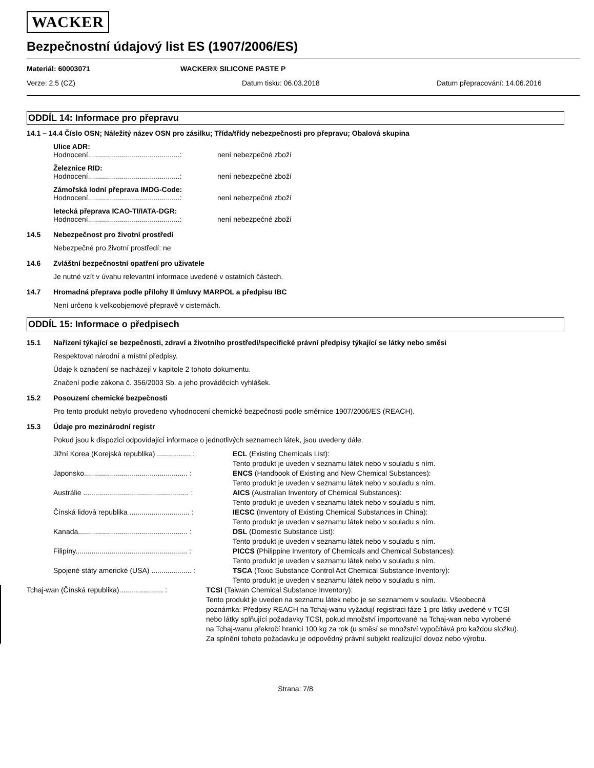WACKER
Bezpečnostní údajový list ES (1907/2006/ES)
Materiál: 60003071 WACKER® SILICONE PASTE P
Verze: 2.5 (CZ) Datum tisku: 06.03.2018 Datum přepracování: 14.06.2016
ODDÍL 14: Informace pro přepravu
14.1 – 14.4 Číslo OSN; Náležitý název OSN pro zásilku; Třída/třídy nebezpečnosti pro přepravu; Obalová skupina
Ulice ADR:
Hodnocení..............................................: není nebezpečné zboží
Železnice RID:
Hodnocení..............................................: není nebezpečné zboží
Zámořská lodní přeprava IMDG-Code:
Hodnocení..............................................: není nebezpečné zboží
letecká přeprava ICAO-TI/IATA-DGR:
Hodnocení..............................................: není nebezpečné zboží
14.5 Nebezpečnost pro životní prostředí
Nebezpečné pro životní prostředí: ne
14.6 Zvláštní bezpečnostní opatření pro uživatele
Je nutné vzít v úvahu relevantní informace uvedené v ostatních částech.
14.7 Hromadná přeprava podle přílohy II úmluvy MARPOL a předpisu IBC
Není určeno k velkoobjemové přepravě v cisternách.
ODDÍL 15: Informace o předpisech
15.1 Nařízení týkající se bezpečnosti, zdraví a životního prostředí/specifické právní předpisy týkající se látky nebo směsi
Respektovat národní a místní předpisy.
Údaje k označení se nacházejí v kapitole 2 tohoto dokumentu.
Značení podle zákona č. 356/2003 Sb. a jeho prováděcích vyhlášek.
15.2 Posouzení chemické bezpečnosti
Pro tento produkt nebylo provedeno vyhodnocení chemické bezpečnosti podle směrnice 1907/2006/ES (REACH).
15.3 Údaje pro mezinárodní registr
Pokud jsou k dispozici odpovídající informace o jednotlivých seznamech látek, jsou uvedeny dále.
Jižní Korea (Korejská republika) ................. : ECL (Existing Chemicals List):
Tento produkt je uveden v seznamu látek nebo v souladu s ním.
Japonsko.................................................... : ENCS (Handbook of Existing and New Chemical Substances):
Tento produkt je uveden v seznamu látek nebo v souladu s ním.
Austrálie ..................................................... : AICS (Australian Inventory of Chemical Substances):
Tento produkt je uveden v seznamu látek nebo v souladu s ním.
Čínská lidová republika .............................. : IECSC (Inventory of Existing Chemical Substances in China):
Tento produkt je uveden v seznamu látek nebo v souladu s ním.
Kanada....................................................... : DSL (Domestic Substance List):
Tento produkt je uveden v seznamu látek nebo v souladu s ním.
Filipíny........................................................ : PICCS (Philippine Inventory of Chemicals and Chemical Substances):
Tento produkt je uveden v seznamu látek nebo v souladu s ním.
Spojené státy americké (USA) .................... : TSCA (Toxic Substance Control Act Chemical Substance Inventory):
Tento produkt je uveden v seznamu látek nebo v souladu s ním.
Tchaj-wan (Čínská republika)...................... : TCSI (Taiwan Chemical Substance Inventory):
Tento produkt je uveden na seznamu látek nebo je se seznamem v souladu. Všeobecná poznámka: Předpisy REACH na Tchaj-wanu vyžadují registraci fáze 1 pro látky uvedené v TCSI nebo látky splňující požadavky TCSI, pokud množství importované na Tchaj-wan nebo vyrobené na Tchaj-wanu překročí hranici 100 kg za rok (u směsí se množství vypočítává pro každou složku). Za splnění tohoto požadavku je odpovědný právní subjekt realizující dovoz nebo výrobu.
Strana: 7/8